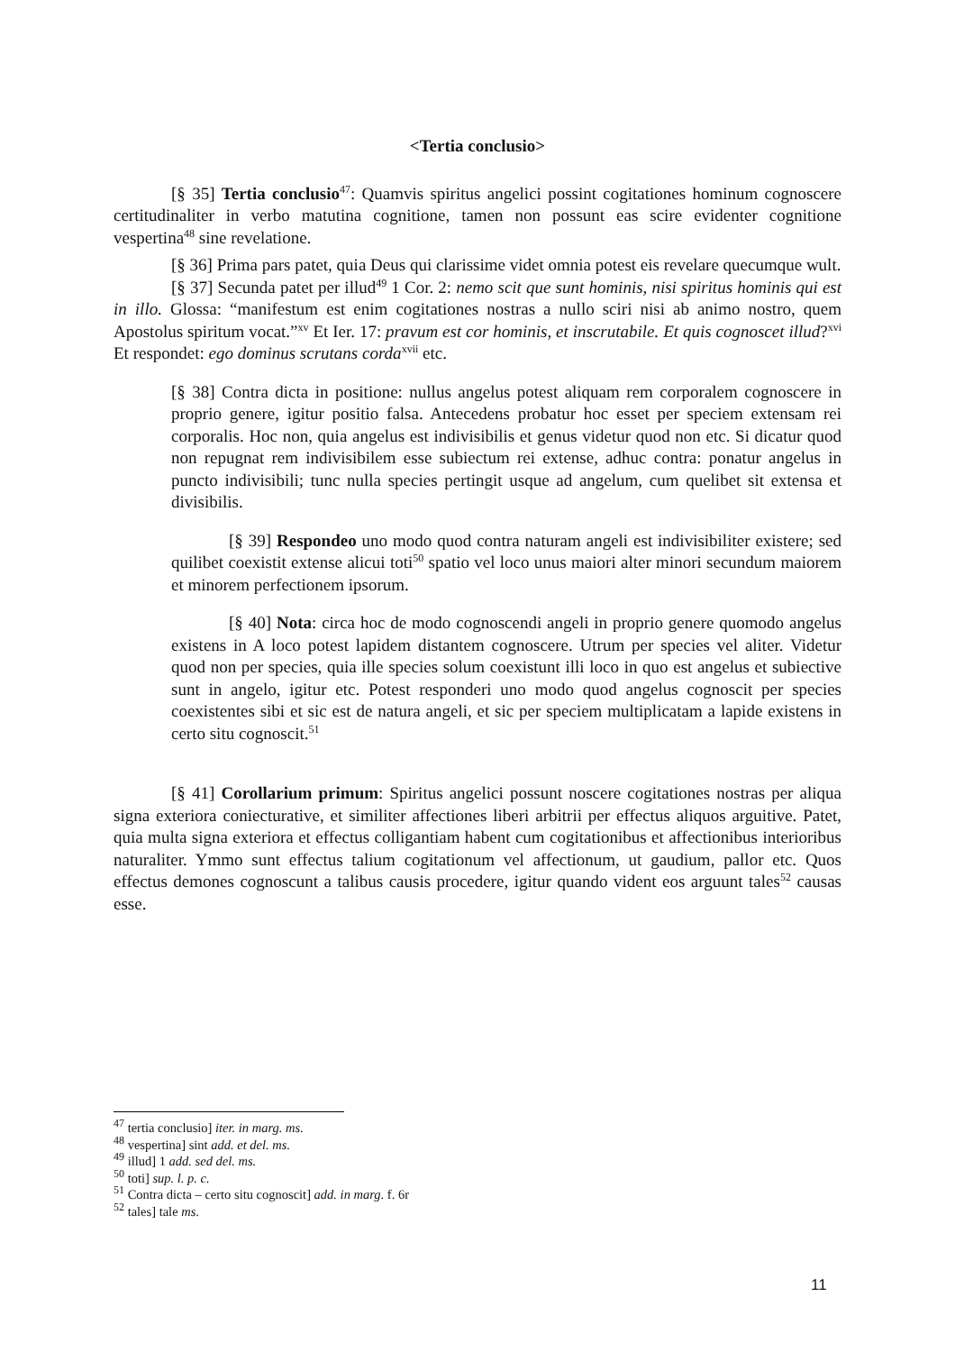<Tertia conclusio>
[§ 35] Tertia conclusio<sup>47</sup>: Quamvis spiritus angelici possint cogitationes hominum cognoscere certitudinaliter in verbo matutina cognitione, tamen non possunt eas scire evidenter cognitione vespertina<sup>48</sup> sine revelatione.
[§ 36] Prima pars patet, quia Deus qui clarissime videt omnia potest eis revelare quecumque wult.
[§ 37] Secunda patet per illud<sup>49</sup> 1 Cor. 2: nemo scit que sunt hominis, nisi spiritus hominis qui est in illo. Glossa: “manifestum est enim cogitationes nostras a nullo sciri nisi ab animo nostro, quem Apostolus spiritum vocat.”<sup>xv</sup> Et Ier. 17: pravum est cor hominis, et inscrutabile. Et quis cognoscet illud?<sup>xvi</sup> Et respondet: ego dominus scrutans corda<sup>xvii</sup> etc.
[§ 38] Contra dicta in positione: nullus angelus potest aliquam rem corporalem cognoscere in proprio genere, igitur positio falsa. Antecedens probatur hoc esset per speciem extensam rei corporalis. Hoc non, quia angelus est indivisibilis et genus videtur quod non etc. Si dicatur quod non repugnat rem indivisibilem esse subiectum rei extense, adhuc contra: ponatur angelus in puncto indivisibili; tunc nulla species pertingit usque ad angelum, cum quelibet sit extensa et divisibilis.
[§ 39] Respondeo uno modo quod contra naturam angeli est indivisibiliter existere; sed quilibet coexistit extense alicui toti<sup>50</sup> spatio vel loco unus maiori alter minori secundum maiorem et minorem perfectionem ipsorum.
[§ 40] Nota: circa hoc de modo cognoscendi angeli in proprio genere quomodo angelus existens in A loco potest lapidem distantem cognoscere. Utrum per species vel aliter. Videtur quod non per species, quia ille species solum coexistunt illi loco in quo est angelus et subiective sunt in angelo, igitur etc. Potest responderi uno modo quod angelus cognoscit per species coexistentes sibi et sic est de natura angeli, et sic per speciem multiplicatam a lapide existens in certo situ cognoscit.<sup>51</sup>
[§ 41] Corollarium primum: Spiritus angelici possunt noscere cogitationes nostras per aliqua signa exteriora coniecturative, et similiter affectiones liberi arbitrii per effectus aliquos arguitive. Patet, quia multa signa exteriora et effectus colligantiam habent cum cogitationibus et affectionibus interioribus naturaliter. Ymmo sunt effectus talium cogitationum vel affectionum, ut gaudium, pallor etc. Quos effectus demones cognoscunt a talibus causis procedere, igitur quando vident eos arguunt tales<sup>52</sup> causas esse.
<sup>47</sup> tertia conclusio] iter. in marg. ms.
<sup>48</sup> vespertina] sint add. et del. ms.
<sup>49</sup> illud] 1 add. sed del. ms.
<sup>50</sup> toti] sup. l. p. c.
<sup>51</sup> Contra dicta – certo situ cognoscit] add. in marg. f. 6r
<sup>52</sup> tales] tale ms.
11